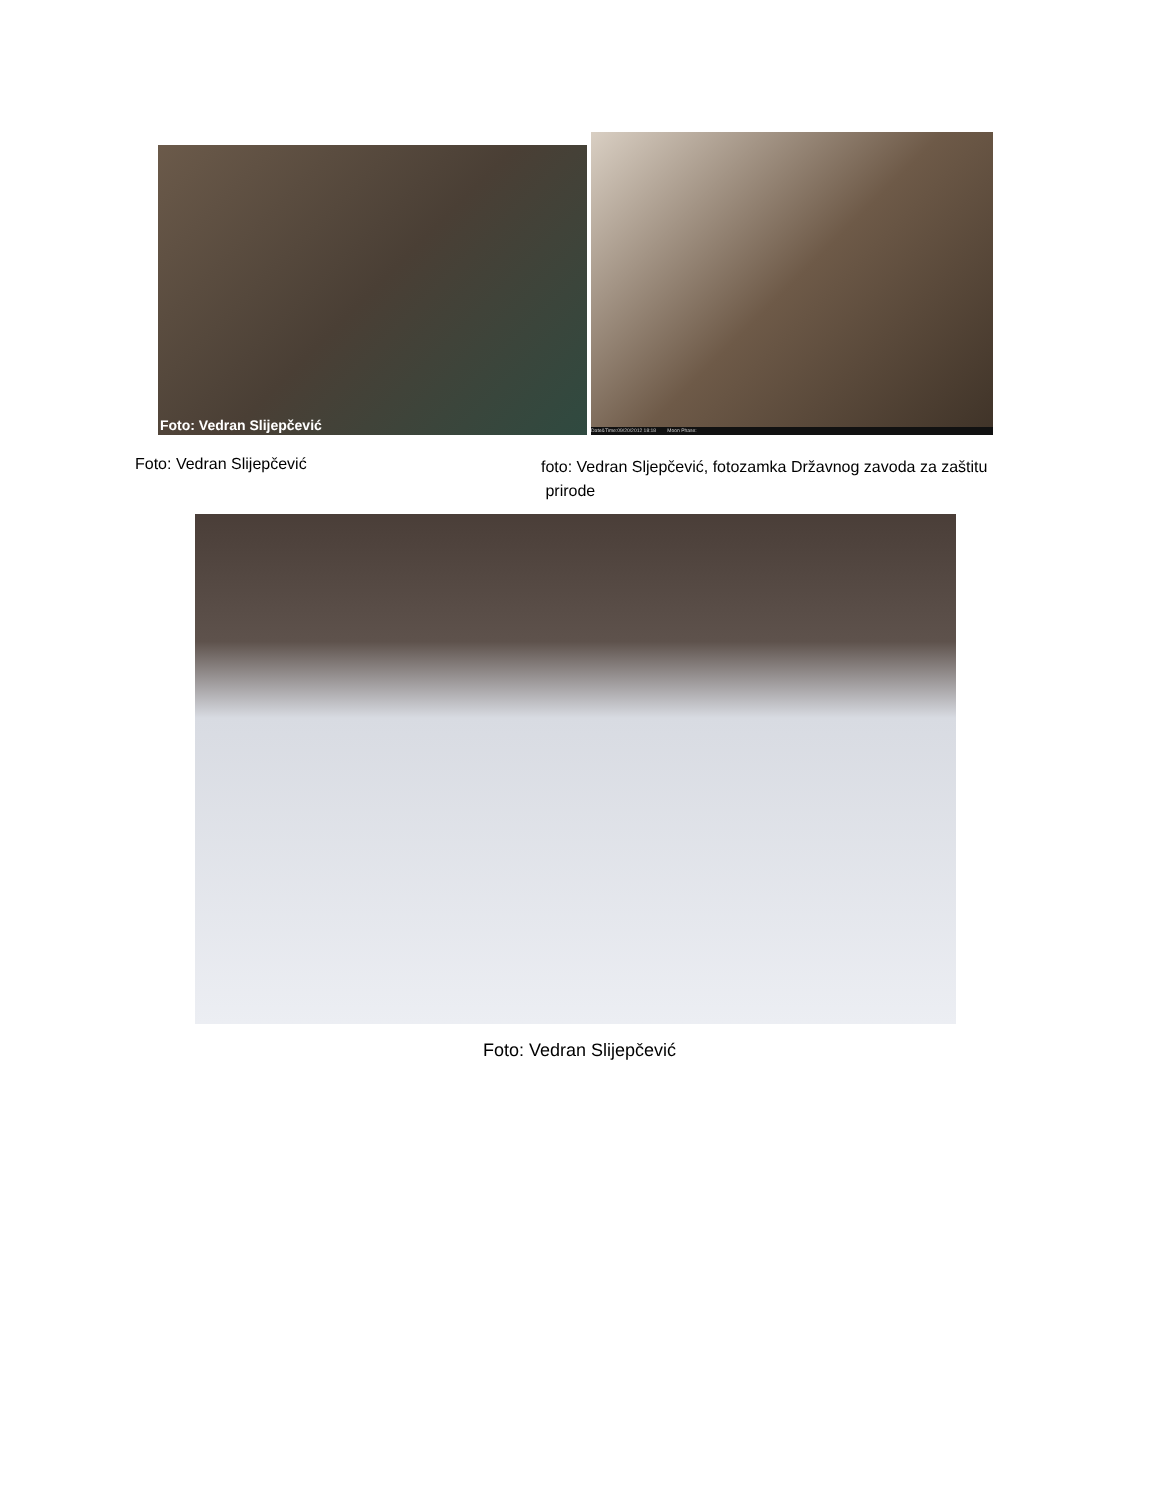Foto: Vedran Slijepčević
Date&Time:09/20/2012 18:18 Moon Phase:
Foto: Vedran Slijepčević
foto: Vedran Sljepčević, fotozamka Državnog zavoda za zaštitu
prirode
Foto: Vedran Slijepčević